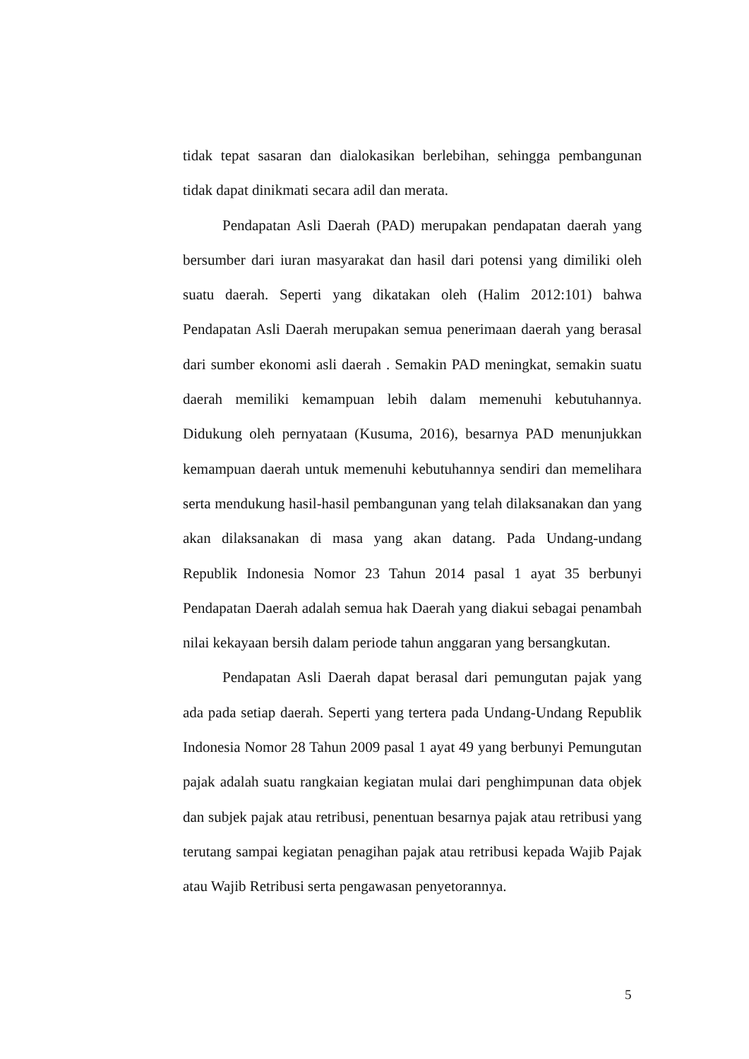tidak tepat sasaran dan dialokasikan berlebihan, sehingga pembangunan tidak dapat dinikmati secara adil dan merata.
Pendapatan Asli Daerah (PAD) merupakan pendapatan daerah yang bersumber dari iuran masyarakat dan hasil dari potensi yang dimiliki oleh suatu daerah. Seperti yang dikatakan oleh (Halim 2012:101) bahwa Pendapatan Asli Daerah merupakan semua penerimaan daerah yang berasal dari sumber ekonomi asli daerah . Semakin PAD meningkat, semakin suatu daerah memiliki kemampuan lebih dalam memenuhi kebutuhannya. Didukung oleh pernyataan (Kusuma, 2016), besarnya PAD menunjukkan kemampuan daerah untuk memenuhi kebutuhannya sendiri dan memelihara serta mendukung hasil-hasil pembangunan yang telah dilaksanakan dan yang akan dilaksanakan di masa yang akan datang. Pada Undang-undang Republik Indonesia Nomor 23 Tahun 2014 pasal 1 ayat 35 berbunyi Pendapatan Daerah adalah semua hak Daerah yang diakui sebagai penambah nilai kekayaan bersih dalam periode tahun anggaran yang bersangkutan.
Pendapatan Asli Daerah dapat berasal dari pemungutan pajak yang ada pada setiap daerah. Seperti yang tertera pada Undang-Undang Republik Indonesia Nomor 28 Tahun 2009 pasal 1 ayat 49 yang berbunyi Pemungutan pajak adalah suatu rangkaian kegiatan mulai dari penghimpunan data objek dan subjek pajak atau retribusi, penentuan besarnya pajak atau retribusi yang terutang sampai kegiatan penagihan pajak atau retribusi kepada Wajib Pajak atau Wajib Retribusi serta pengawasan penyetorannya.
5